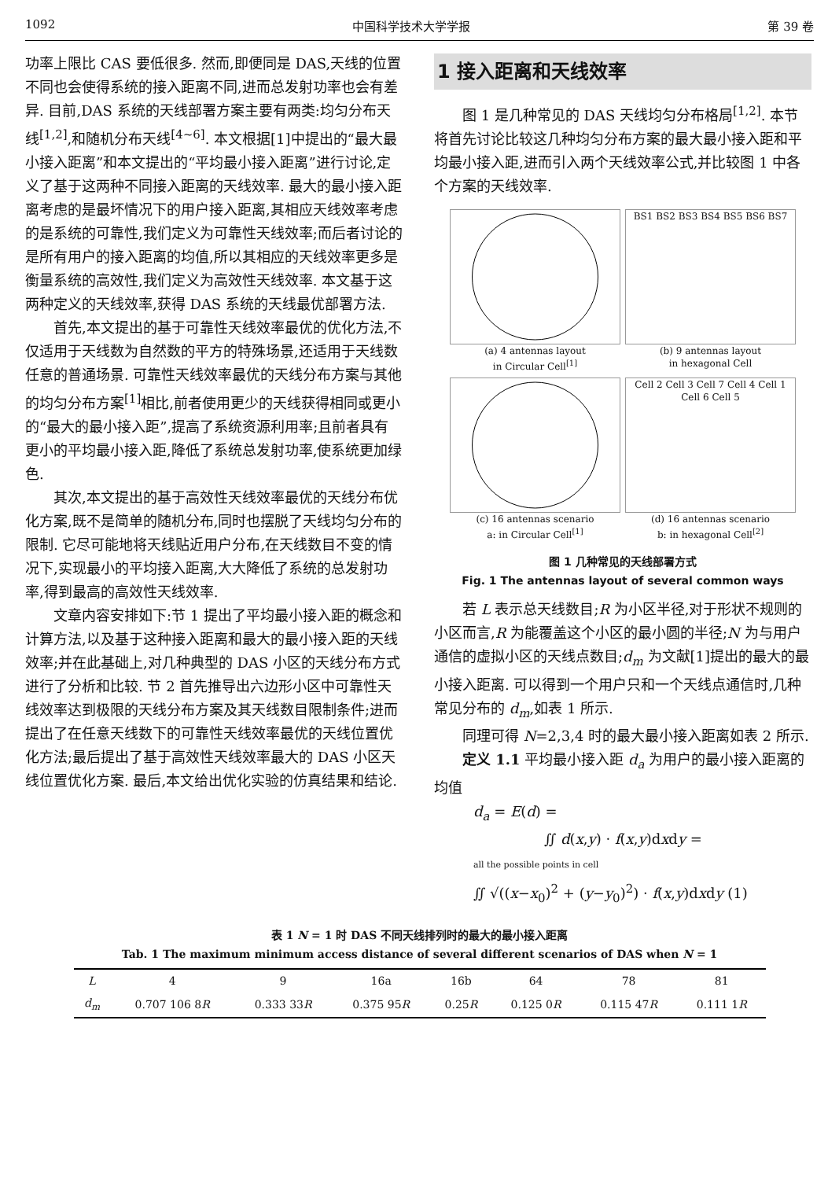1092 中国科学技术大学学报 第 39 卷
功率上限比 CAS 要低很多. 然而,即便同是 DAS,天线的位置不同也会使得系统的接入距离不同,进而总发射功率也会有差异. 目前,DAS 系统的天线部署方案主要有两类:均匀分布天线<sup>[1,2]</sup>,和随机分布天线<sup>[4~6]</sup>. 本文根据[1]中提出的“最大最小接入距离”和本文提出的“平均最小接入距离”进行讨论,定义了基于这两种不同接入距离的天线效率. 最大的最小接入距离考虑的是最坏情况下的用户接入距离,其相应天线效率考虑的是系统的可靠性,我们定义为可靠性天线效率;而后者讨论的是所有用户的接入距离的均值,所以其相应的天线效率更多是衡量系统的高效性,我们定义为高效性天线效率. 本文基于这两种定义的天线效率,获得 DAS 系统的天线最优部署方法.
首先,本文提出的基于可靠性天线效率最优的优化方法,不仅适用于天线数为自然数的平方的特殊场景,还适用于天线数任意的普通场景. 可靠性天线效率最优的天线分布方案与其他的均匀分布方案<sup>[1]</sup>相比,前者使用更少的天线获得相同或更小的“最大的最小接入距”,提高了系统资源利用率;且前者具有更小的平均最小接入距,降低了系统总发射功率,使系统更加绿色.
其次,本文提出的基于高效性天线效率最优的天线分布优化方案,既不是简单的随机分布,同时也摆脱了天线均匀分布的限制. 它尽可能地将天线贴近用户分布,在天线数目不变的情况下,实现最小的平均接入距离,大大降低了系统的总发射功率,得到最高的高效性天线效率.
文章内容安排如下:节 1 提出了平均最小接入距的概念和计算方法,以及基于这种接入距离和最大的最小接入距的天线效率;并在此基础上,对几种典型的 DAS 小区的天线分布方式进行了分析和比较. 节 2 首先推导出六边形小区中可靠性天线效率达到极限的天线分布方案及其天线数目限制条件;进而提出了在任意天线数下的可靠性天线效率最优的天线位置优化方法;最后提出了基于高效性天线效率最大的 DAS 小区天线位置优化方案. 最后,本文给出优化实验的仿真结果和结论.
1 接入距离和天线效率
图 1 是几种常见的 DAS 天线均匀分布格局<sup>[1,2]</sup>. 本节将首先讨论比较这几种均匀分布方案的最大最小接入距和平均最小接入距,进而引入两个天线效率公式,并比较图 1 中各个方案的天线效率.
(a) 4 antennas layout
in Circular Cell<sup>[1]</sup>
BS1 BS2 BS3 BS4 BS5 BS6 BS7
(b) 9 antennas layout
in hexagonal Cell
(c) 16 antennas scenario
a: in Circular Cell<sup>[1]</sup>
Cell 2 Cell 3 Cell 7 Cell 4 Cell 1 Cell 6 Cell 5
(d) 16 antennas scenario
b: in hexagonal Cell<sup>[2]</sup>
图 1 几种常见的天线部署方式
Fig. 1 The antennas layout of several common ways
若 L 表示总天线数目;R 为小区半径,对于形状不规则的小区而言,R 为能覆盖这个小区的最小圆的半径;N 为与用户通信的虚拟小区的天线点数目;d<sub>m</sub> 为文献[1]提出的最大的最小接入距离. 可以得到一个用户只和一个天线点通信时,几种常见分布的 d<sub>m</sub>,如表 1 所示.
同理可得 N=2,3,4 时的最大最小接入距离如表 2 所示.
定义 1.1 平均最小接入距 d<sub>a</sub> 为用户的最小接入距离的均值
d<sub>a</sub> = E(d) =
∬ d(x,y) · f(x,y)dxdy =
all the possible points in cell
∬ √((x−x<sub>0</sub>)<sup>2</sup> + (y−y<sub>0</sub>)<sup>2</sup>) · f(x,y)dxdy (1)
表 1 N = 1 时 DAS 不同天线排列时的最大的最小接入距离
Tab. 1 The maximum minimum access distance of several different scenarios of DAS when N = 1
| L | 4 | 9 | 16a | 16b | 64 | 78 | 81 |
| --- | --- | --- | --- | --- | --- | --- | --- |
| d<sub>m</sub> | 0.707 106 8 R | 0.333 33 R | 0.375 95 R | 0.25 R | 0.125 0 R | 0.115 47 R | 0.111 1 R |